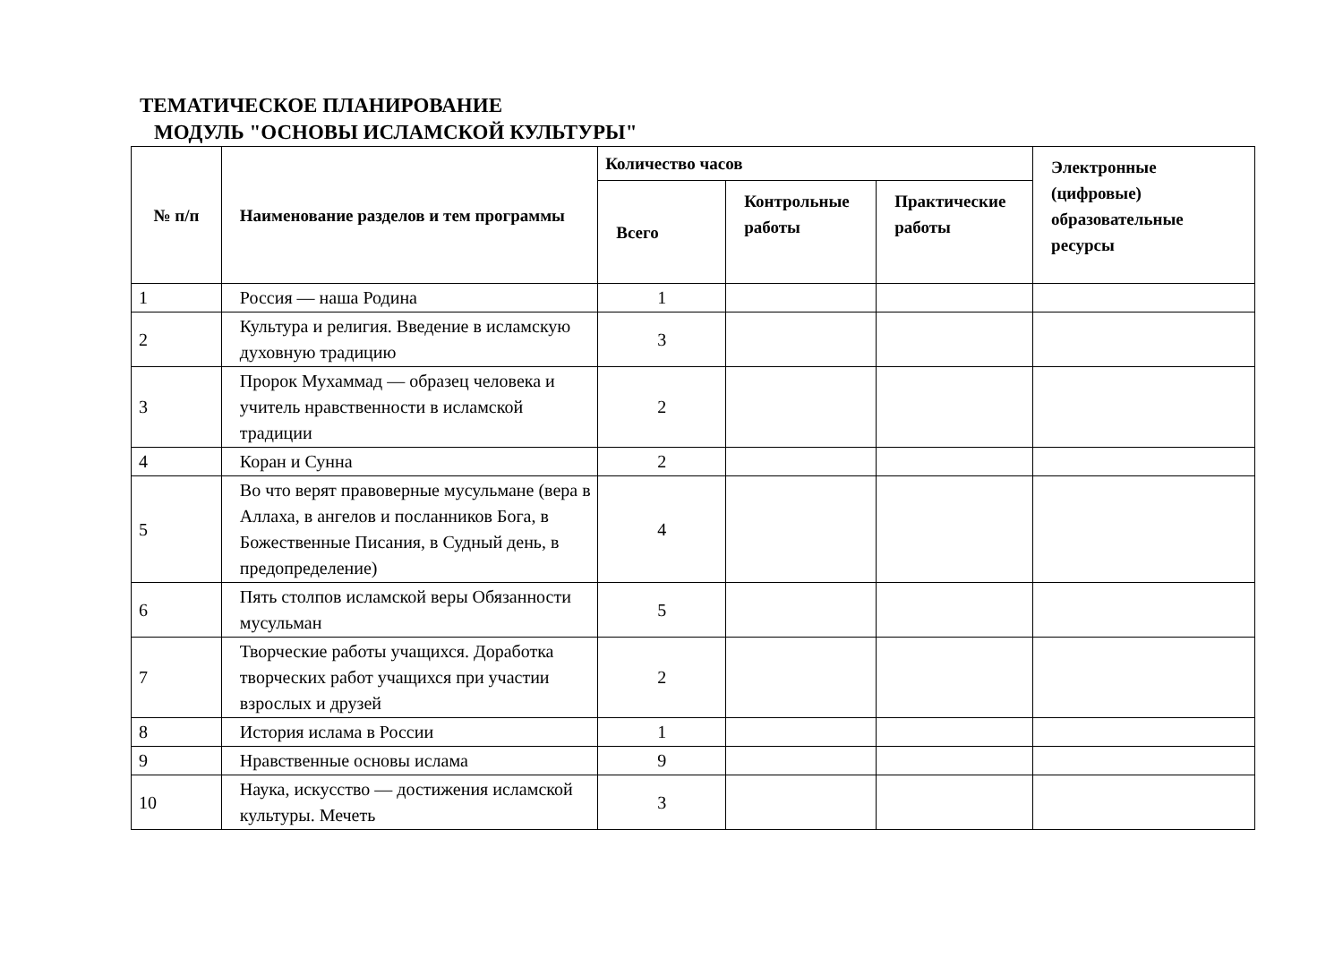ТЕМАТИЧЕСКОЕ ПЛАНИРОВАНИЕ
МОДУЛЬ "ОСНОВЫ ИСЛАМСКОЙ КУЛЬТУРЫ"
| № п/п | Наименование разделов и тем программы | Количество часов | | | Электронные (цифровые) образовательные ресурсы |
| --- | --- | --- | --- | --- | --- |
| | | Всего | Контрольные работы | Практические работы | |
| 1 | Россия — наша Родина | 1 | | | |
| 2 | Культура и религия. Введение в исламскую духовную традицию | 3 | | | |
| 3 | Пророк Мухаммад — образец человека и учитель нравственности в исламской традиции | 2 | | | |
| 4 | Коран и Сунна | 2 | | | |
| 5 | Во что верят правоверные мусульмане (вера в Аллаха, в ангелов и посланников Бога, в Божественные Писания, в Судный день, в предопределение) | 4 | | | |
| 6 | Пять столпов исламской веры Обязанности мусульман | 5 | | | |
| 7 | Творческие работы учащихся. Доработка творческих работ учащихся при участии взрослых и друзей | 2 | | | |
| 8 | История ислама в России | 1 | | | |
| 9 | Нравственные основы ислама | 9 | | | |
| 10 | Наука, искусство — достижения исламской культуры. Мечеть | 3 | | | |